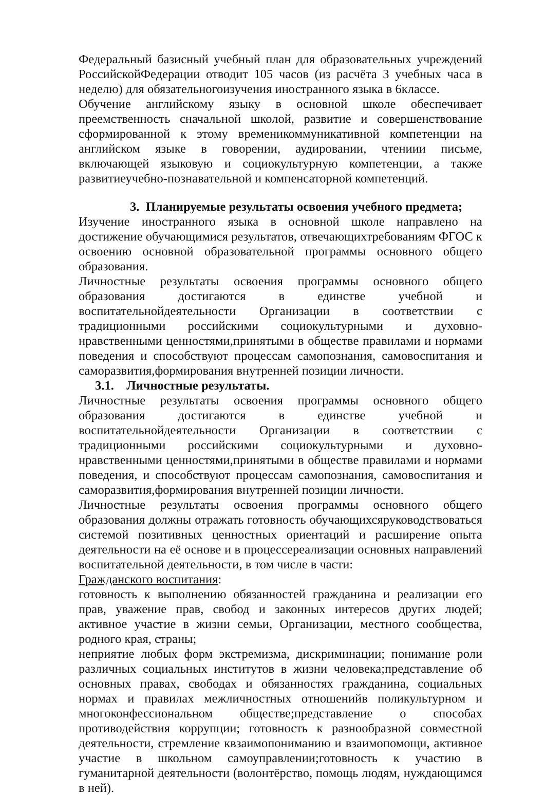Федеральный базисный учебный план для образовательных учреждений РоссийскойФедерации отводит 105 часов (из расчёта 3 учебных часа в неделю) для обязательногоизучения иностранного языка в 6классе.
Обучение английскому языку в основной школе обеспечивает преемственность сначальной школой, развитие и совершенствование сформированной к этому временикоммуникативной компетенции на английском языке в говорении, аудировании, чтениии письме, включающей языковую и социокультурную компетенции, а также развитиеучебно-познавательной и компенсаторной компетенций.
3. Планируемые результаты освоения учебного предмета;
Изучение иностранного языка в основной школе направлено на достижение обучающимися результатов, отвечающихтребованиям ФГОС к освоению основной образовательной программы основного общего образования.
Личностные результаты освоения программы основного общего образования достигаются в единстве учебной и воспитательнойдеятельности Организации в соответствии с традиционными российскими социокультурными и духовно-нравственными ценностями,принятыми в обществе правилами и нормами поведения и способствуют процессам самопознания, самовоспитания и саморазвития,формирования внутренней позиции личности.
3.1. Личностные результаты.
Личностные результаты освоения программы основного общего образования достигаются в единстве учебной и воспитательнойдеятельности Организации в соответствии с традиционными российскими социокультурными и духовно-нравственными ценностями,принятыми в обществе правилами и нормами поведения, и способствуют процессам самопознания, самовоспитания и саморазвития,формирования внутренней позиции личности.
Личностные результаты освоения программы основного общего образования должны отражать готовность обучающихсяруководствоваться системой позитивных ценностных ориентаций и расширение опыта деятельности на её основе и в процессереализации основных направлений воспитательной деятельности, в том числе в части:
Гражданского воспитания:
готовность к выполнению обязанностей гражданина и реализации его прав, уважение прав, свобод и законных интересов других людей; активное участие в жизни семьи, Организации, местного сообщества, родного края, страны;
неприятие любых форм экстремизма, дискриминации; понимание роли различных социальных институтов в жизни человека;представление об основных правах, свободах и обязанностях гражданина, социальных нормах и правилах межличностных отношенийв поликультурном и многоконфессиональном обществе;представление о способах противодействия коррупции; готовность к разнообразной совместной деятельности, стремление квзаимопониманию и взаимопомощи, активное участие в школьном самоуправлении;готовность к участию в гуманитарной деятельности (волонтёрство, помощь людям, нуждающимся в ней).